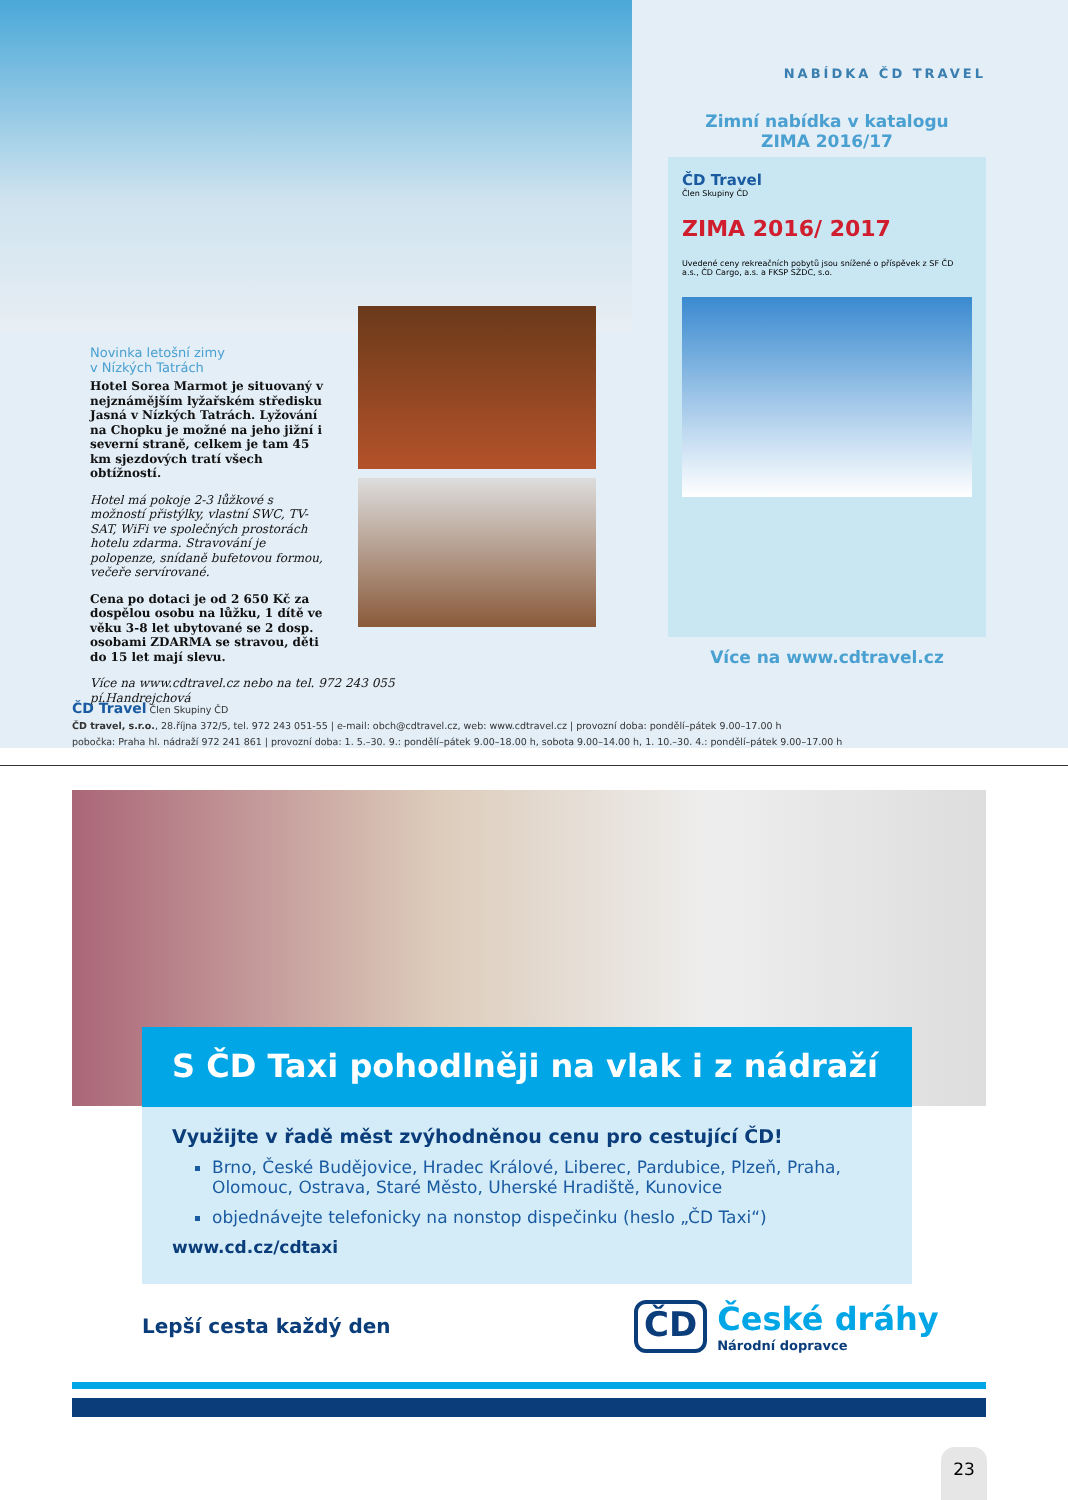Novinka letošní zimy
v Nízkých Tatrách
Hotel Sorea Marmot je situovaný v nejznámějším lyžařském středisku Jasná v Nízkých Tatrách. Lyžování na Chopku je možné na jeho jižní i severní straně, celkem je tam 45 km sjezdových tratí všech obtížností.
Hotel má pokoje 2-3 lůžkové s možností přistýlky, vlastní SWC, TV-SAT, WiFi ve společných prostorách hotelu zdarma. Stravování je polopenze, snídaně bufetovou formou, večeře servírované.
Cena po dotaci je od 2 650 Kč za dospělou osobu na lůžku, 1 dítě ve věku 3-8 let ubytované se 2 dosp. osobami ZDARMA se stravou, děti do 15 let mají slevu.
Více na www.cdtravel.cz nebo na tel. 972 243 055 pí.Handrejchová
NABÍDKA ČD TRAVEL
Zimní nabídka v katalogu
ZIMA 2016/17
ČD Travel
Člen Skupiny ČD
ZIMA 2016/ 2017
Uvedené ceny rekreačních pobytů jsou snížené o příspěvek z SF ČD a.s., ČD Cargo, a.s. a FKSP SŽDC, s.o.
Více na www.cdtravel.cz
ČD Travel Člen Skupiny ČD
ČD travel, s.r.o., 28.října 372/5, tel. 972 243 051-55 | e-mail: obch@cdtravel.cz, web: www.cdtravel.cz | provozní doba: pondělí–pátek 9.00–17.00 h
pobočka: Praha hl. nádraží 972 241 861 | provozní doba: 1. 5.–30. 9.: pondělí–pátek 9.00–18.00 h, sobota 9.00–14.00 h, 1. 10.–30. 4.: pondělí–pátek 9.00–17.00 h
S ČD Taxi pohodlněji na vlak i z nádraží
Využijte v řadě měst zvýhodněnou cenu pro cestující ČD!
Brno, České Budějovice, Hradec Králové, Liberec, Pardubice, Plzeň, Praha, Olomouc, Ostrava, Staré Město, Uherské Hradiště, Kunovice
objednávejte telefonicky na nonstop dispečinku (heslo „ČD Taxi“)
www.cd.cz/cdtaxi
Lepší cesta každý den
ČD České dráhy
Národní dopravce
23